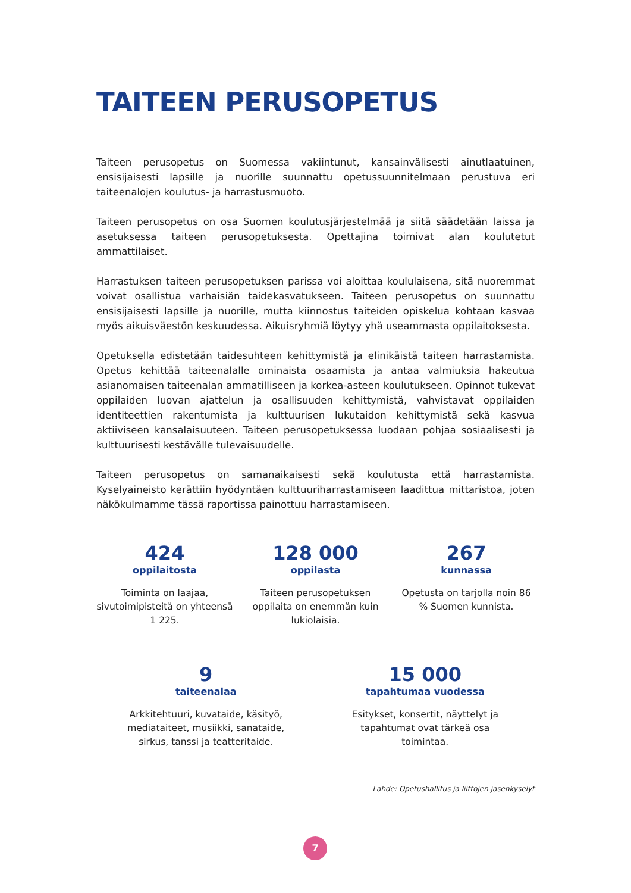TAITEEN PERUSOPETUS
Taiteen perusopetus on Suomessa vakiintunut, kansainvälisesti ainutlaatuinen, ensisijaisesti lapsille ja nuorille suunnattu opetussuunnitelmaan perustuva eri taiteenalojen koulutus- ja harrastusmuoto.
Taiteen perusopetus on osa Suomen koulutusjärjestelmää ja siitä säädetään laissa ja asetuksessa taiteen perusopetuksesta. Opettajina toimivat alan koulutetut ammattilaiset.
Harrastuksen taiteen perusopetuksen parissa voi aloittaa koululaisena, sitä nuoremmat voivat osallistua varhaisiän taidekasvatukseen. Taiteen perusopetus on suunnattu ensisijaisesti lapsille ja nuorille, mutta kiinnostus taiteiden opiskelua kohtaan kasvaa myös aikuisväestön keskuudessa. Aikuisryhmiä löytyy yhä useammasta oppilaitoksesta.
Opetuksella edistetään taidesuhteen kehittymistä ja elinikäistä taiteen harrastamista. Opetus kehittää taiteenalalle ominaista osaamista ja antaa valmiuksia hakeutua asianomaisen taiteenalan ammatilliseen ja korkea-asteen koulutukseen. Opinnot tukevat oppilaiden luovan ajattelun ja osallisuuden kehittymistä, vahvistavat oppilaiden identiteettien rakentumista ja kulttuurisen lukutaidon kehittymistä sekä kasvua aktiiviseen kansalaisuuteen. Taiteen perusopetuksessa luodaan pohjaa sosiaalisesti ja kulttuurisesti kestävälle tulevaisuudelle.
Taiteen perusopetus on samanaikaisesti sekä koulutusta että harrastamista. Kyselyaineisto kerättiin hyödyntäen kulttuuriharrastamiseen laadittua mittaristoa, joten näkökulmamme tässä raportissa painottuu harrastamiseen.
424
oppilaitosta
Toiminta on laajaa, sivutoimipisteitä on yhteensä 1 225.
128 000
oppilasta
Taiteen perusopetuksen oppilaita on enemmän kuin lukiolaisia.
267
kunnassa
Opetusta on tarjolla noin 86 % Suomen kunnista.
9
taiteenalaa
Arkkitehtuuri, kuvataide, käsityö, mediataiteet, musiikki, sanataide, sirkus, tanssi ja teatteritaide.
15 000
tapahtumaa vuodessa
Esitykset, konsertit, näyttelyt ja tapahtumat ovat tärkeä osa toimintaa.
Lähde: Opetushallitus ja liittojen jäsenkyselyt
7